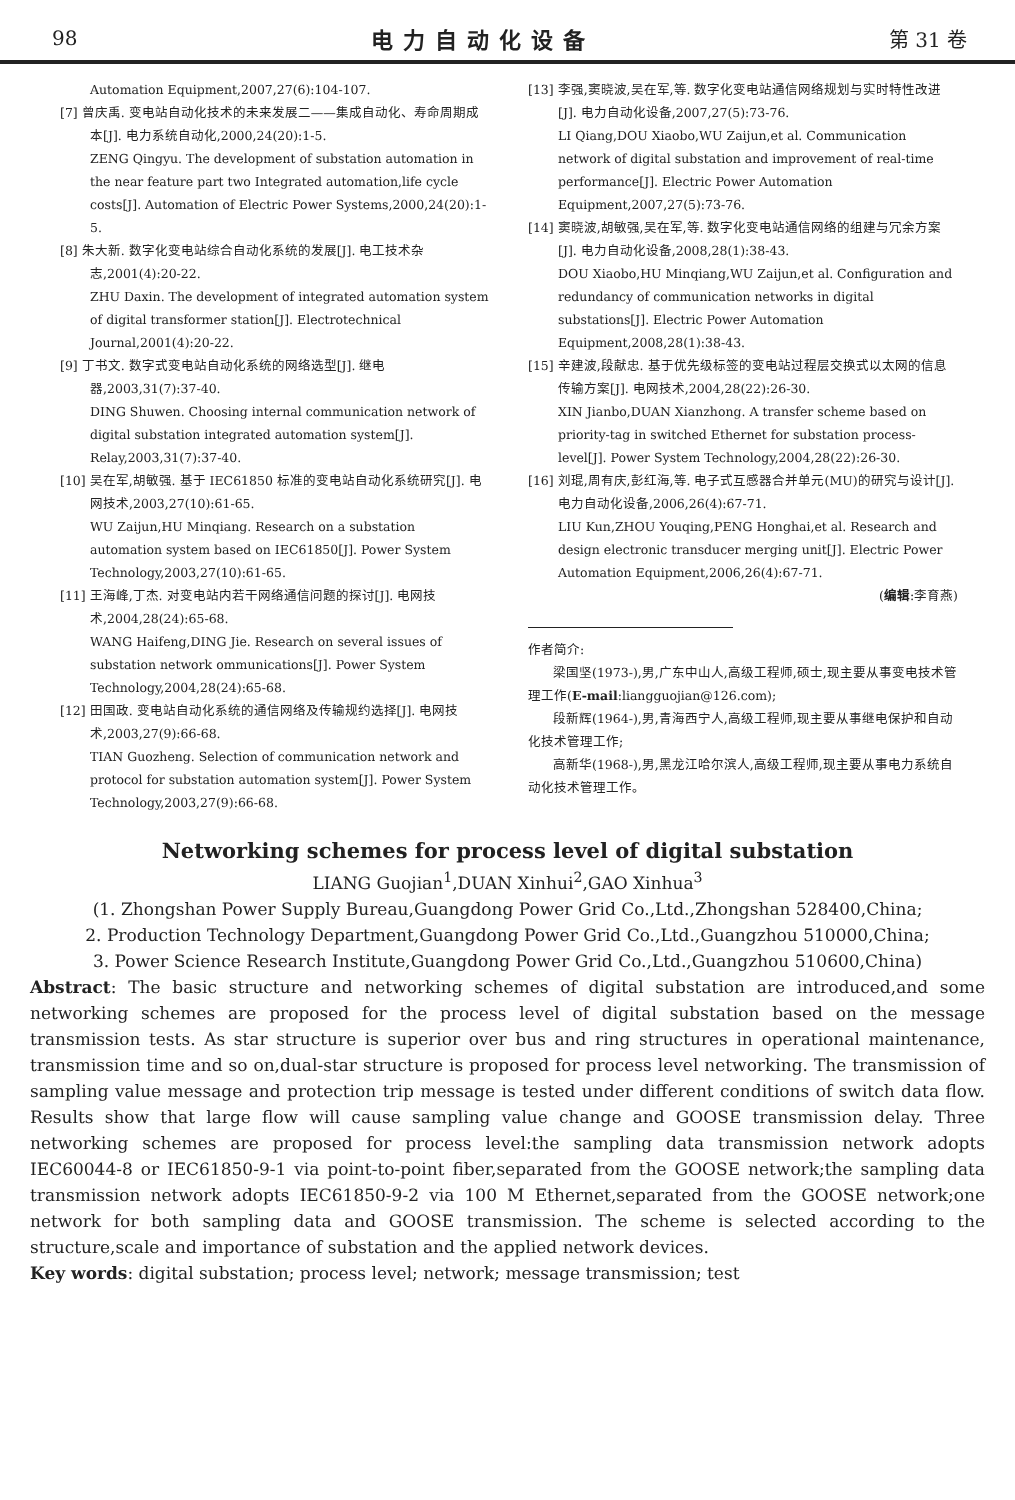98 电力自动化设备 第 31 卷
Automation Equipment,2007,27(6):104-107.
[7] 曾庆禹. 变电站自动化技术的未来发展二——集成自动化、寿命周期成本[J]. 电力系统自动化,2000,24(20):1-5.
ZENG Qingyu. The development of substation automation in the near feature part two Integrated automation,life cycle costs[J]. Automation of Electric Power Systems,2000,24(20):1-5.
[8] 朱大新. 数字化变电站综合自动化系统的发展[J]. 电工技术杂志,2001(4):20-22.
ZHU Daxin. The development of integrated automation system of digital transformer station[J]. Electrotechnical Journal,2001(4):20-22.
[9] 丁书文. 数字式变电站自动化系统的网络选型[J]. 继电器,2003,31(7):37-40.
DING Shuwen. Choosing internal communication network of digital substation integrated automation system[J]. Relay,2003,31(7):37-40.
[10] 吴在军,胡敏强. 基于 IEC61850 标准的变电站自动化系统研究[J]. 电网技术,2003,27(10):61-65.
WU Zaijun,HU Minqiang. Research on a substation automation system based on IEC61850[J]. Power System Technology,2003,27(10):61-65.
[11] 王海峰,丁杰. 对变电站内若干网络通信问题的探讨[J]. 电网技术,2004,28(24):65-68.
WANG Haifeng,DING Jie. Research on several issues of substation network ommunications[J]. Power System Technology,2004,28(24):65-68.
[12] 田国政. 变电站自动化系统的通信网络及传输规约选择[J]. 电网技术,2003,27(9):66-68.
TIAN Guozheng. Selection of communication network and protocol for substation automation system[J]. Power System Technology,2003,27(9):66-68.
[13] 李强,窦晓波,吴在军,等. 数字化变电站通信网络规划与实时特性改进[J]. 电力自动化设备,2007,27(5):73-76.
LI Qiang,DOU Xiaobo,WU Zaijun,et al. Communication network of digital substation and improvement of real-time performance[J]. Electric Power Automation Equipment,2007,27(5):73-76.
[14] 窦晓波,胡敏强,吴在军,等. 数字化变电站通信网络的组建与冗余方案[J]. 电力自动化设备,2008,28(1):38-43.
DOU Xiaobo,HU Minqiang,WU Zaijun,et al. Configuration and redundancy of communication networks in digital substations[J]. Electric Power Automation Equipment,2008,28(1):38-43.
[15] 辛建波,段献忠. 基于优先级标签的变电站过程层交换式以太网的信息传输方案[J]. 电网技术,2004,28(22):26-30.
XIN Jianbo,DUAN Xianzhong. A transfer scheme based on priority-tag in switched Ethernet for substation process-level[J]. Power System Technology,2004,28(22):26-30.
[16] 刘琨,周有庆,彭红海,等. 电子式互感器合并单元(MU)的研究与设计[J]. 电力自动化设备,2006,26(4):67-71.
LIU Kun,ZHOU Youqing,PENG Honghai,et al. Research and design electronic transducer merging unit[J]. Electric Power Automation Equipment,2006,26(4):67-71.
(编辑:李育燕)
作者简介:
梁国坚(1973-),男,广东中山人,高级工程师,硕士,现主要从事变电技术管理工作(E-mail:liangguojian@126.com);
段新辉(1964-),男,青海西宁人,高级工程师,现主要从事继电保护和自动化技术管理工作;
高新华(1968-),男,黑龙江哈尔滨人,高级工程师,现主要从事电力系统自动化技术管理工作。
Networking schemes for process level of digital substation
LIANG Guojian<sup>1</sup>,DUAN Xinhui<sup>2</sup>,GAO Xinhua<sup>3</sup>
(1. Zhongshan Power Supply Bureau,Guangdong Power Grid Co.,Ltd.,Zhongshan 528400,China;
2. Production Technology Department,Guangdong Power Grid Co.,Ltd.,Guangzhou 510000,China;
3. Power Science Research Institute,Guangdong Power Grid Co.,Ltd.,Guangzhou 510600,China)
Abstract: The basic structure and networking schemes of digital substation are introduced,and some networking schemes are proposed for the process level of digital substation based on the message transmission tests. As star structure is superior over bus and ring structures in operational maintenance, transmission time and so on,dual-star structure is proposed for process level networking. The transmission of sampling value message and protection trip message is tested under different conditions of switch data flow. Results show that large flow will cause sampling value change and GOOSE transmission delay. Three networking schemes are proposed for process level:the sampling data transmission network adopts IEC60044-8 or IEC61850-9-1 via point-to-point fiber,separated from the GOOSE network;the sampling data transmission network adopts IEC61850-9-2 via 100 M Ethernet,separated from the GOOSE network;one network for both sampling data and GOOSE transmission. The scheme is selected according to the structure,scale and importance of substation and the applied network devices.
Key words: digital substation; process level; network; message transmission; test